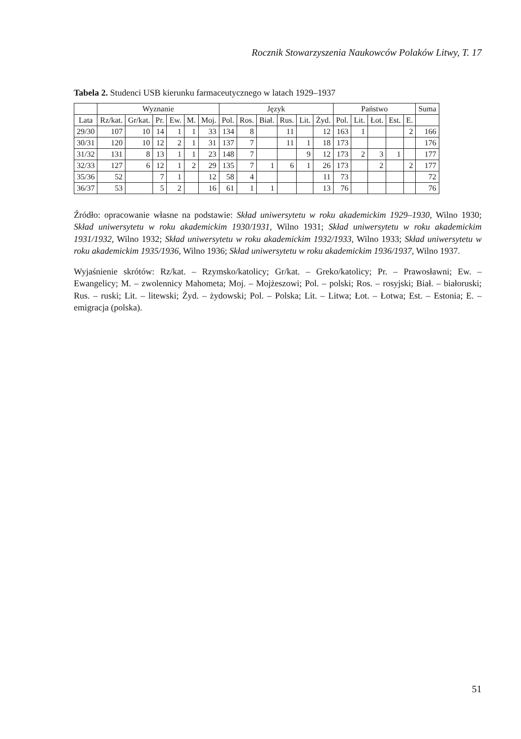Rocznik Stowarzyszenia Naukowców Polaków Litwy, T. 17
Tabela 2. Studenci USB kierunku farmaceutycznego w latach 1929–1937
| | Wyznanie | | | | | | Język | | | | | | Państwo | | | | | Suma |
| --- | --- | --- | --- | --- | --- | --- | --- | --- | --- | --- | --- | --- | --- | --- | --- | --- | --- | --- |
| Lata | Rz/kat. | Gr/kat. | Pr. | Ew. | M. | Moj. | Pol. | Ros. | Biał. | Rus. | Lit. | Żyd. | Pol. | Lit. | Łot. | Est. | E. | |
| 29/30 | 107 | 10 | 14 | 1 | 1 | 33 | 134 | 8 | | 11 | | 12 | 163 | 1 | | | 2 | 166 |
| 30/31 | 120 | 10 | 12 | 2 | 1 | 31 | 137 | 7 | | 11 | 1 | 18 | 173 | | | | | 176 |
| 31/32 | 131 | 8 | 13 | 1 | 1 | 23 | 148 | 7 | | | 9 | 12 | 173 | 2 | 3 | 1 | | 177 |
| 32/33 | 127 | 6 | 12 | 1 | 2 | 29 | 135 | 7 | 1 | 6 | 1 | 26 | 173 | | 2 | | 2 | 177 |
| 35/36 | 52 | | 7 | 1 | | 12 | 58 | 4 | | | | 11 | 73 | | | | | 72 |
| 36/37 | 53 | | 5 | 2 | | 16 | 61 | 1 | 1 | | | 13 | 76 | | | | | 76 |
Źródło: opracowanie własne na podstawie: Skład uniwersytetu w roku akademickim 1929–1930, Wilno 1930; Skład uniwersytetu w roku akademickim 1930/1931, Wilno 1931; Skład uniwersytetu w roku akademickim 1931/1932, Wilno 1932; Skład uniwersytetu w roku akademickim 1932/1933, Wilno 1933; Skład uniwersytetu w roku akademickim 1935/1936, Wilno 1936; Skład uniwersytetu w roku akademickim 1936/1937, Wilno 1937.
Wyjaśnienie skrótów: Rz/kat. – Rzymsko/katolicy; Gr/kat. – Greko/katolicy; Pr. – Prawosławni; Ew. – Ewangelicy; M. – zwolennicy Mahometa; Moj. – Mojżeszowi; Pol. – polski; Ros. – rosyjski; Biał. – białoruski; Rus. – ruski; Lit. – litewski; Żyd. – żydowski; Pol. – Polska; Lit. – Litwa; Łot. – Łotwa; Est. – Estonia; E. – emigracja (polska).
51